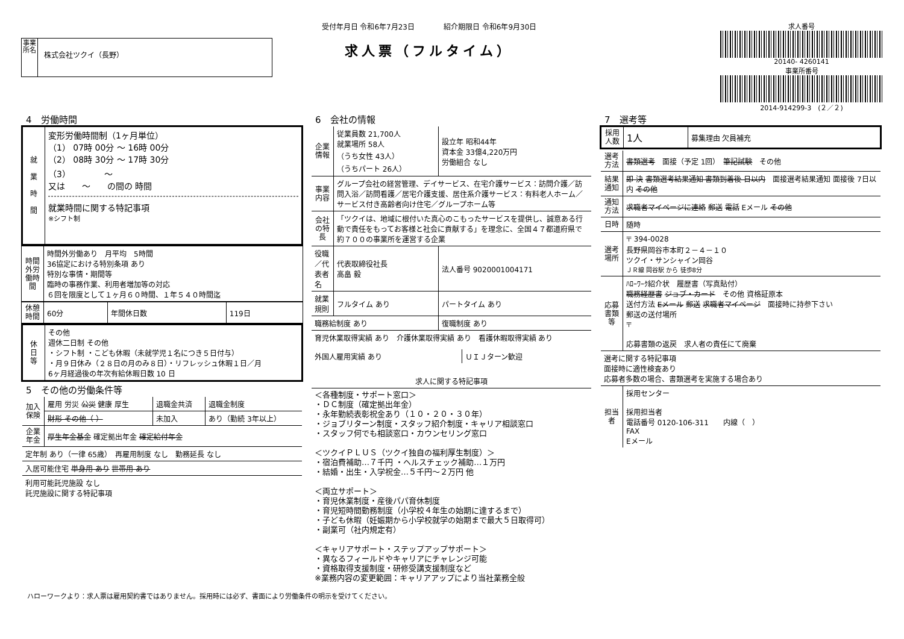事業所名
株式会社ツクイ（長野）
受付年月日 令和6年7月23日　　　　紹介期限日 令和6年9月30日
求人票（フルタイム）
求人番号
20140- 4260141
事業所番号
2014-914299-3　(２／２)
4　労働時間
| 就 業 時 間 | 変形労働時間制（1ヶ月単位） （1） 07時 00分 ～ 16時 00分 （2） 08時 30分 ～ 17時 30分 （3） ～ 又は ～ の間の 時間 就業時間に関する特記事項 ※シフト制 |
| 時間外労働時間 | 時間外労働あり 月平均 5時間 36協定における特別条項 あり 特別な事情・期間等 臨時の事務作業、利用者増加等の対応 ６回を限度として１ヶ月６０時間、１年５４０時間迄 |
| 休憩時間 | 60分 | 年間休日数 | 119日 |
| 休 日 等 | その他 週休二日制 その他 ・シフト制 ・こども休暇（未就学児１名につき５日付与） ・月９日休み（２８日の月のみ８日）・リフレッシュ休暇１日／月 6ヶ月経過後の年次有給休暇日数 10 日 |
5　その他の労働条件等
| 加入保険 | 雇用 労災 公災 健康 厚生 | 退職金共済 | 退職金制度 |
| | 財形 その他（ ） | 未加入 | あり（勤続 3年以上） |
| 企業年金 | 厚生年金基金 確定拠出年金 確定給付年金 | | |
| 定年制 あり（一律 65歳） 再雇用制度 なし 勤務延長 なし | | | |
| 入居可能住宅 単身用 あり 世帯用 あり | | | |
| 利用可能託児施設 なし 託児施設に関する特記事項 | | | |
6　会社の情報
| 企業情報 | 従業員数 21,700人 就業場所 58人 （うち女性 43人） （うちパート 26人） | 設立年 昭和44年 資本金 33億4,220万円 労働組合 なし |
| 事業内容 | グループ会社の経営管理、デイサービス、在宅介護サービス：訪問介護／訪問入浴／訪問看護／居宅介護支援、居住系介護サービス：有料老人ホーム／サービス付き高齢者向け住宅／グループホーム等 | |
| 会社の特長 | 「ツクイは、地域に根付いた真心のこもったサービスを提供し、誠意ある行動で責任をもってお客様と社会に貢献する」を理念に、全国４７都道府県で約７００の事業所を運営する企業 | |
| 役職／代表者名 | 代表取締役社長 高畠 毅 | 法人番号 9020001004171 |
| 就業規則 | フルタイム あり | パートタイム あり |
| 職務給制度 あり | | 復職制度 あり |
| 育児休業取得実績 あり 介護休業取得実績 あり 看護休暇取得実績 あり | | |
| 外国人雇用実績 あり | ＵＩＪターン歓迎 |
| 求人に関する特記事項 |
| --- |
| ＜各種制度・サポート窓口＞ ・ＤＣ制度（確定拠出年金） ・永年勤続表彰祝金あり（１０・２０・３０年） ・ジョブリターン制度・スタッフ紹介制度・キャリア相談窓口 ・スタッフ何でも相談窓口・カウンセリング窓口 ＜ツクイＰＬＵＳ（ツクイ独自の福利厚生制度）＞ ・宿泊費補助…７千円 ・ヘルスチェック補助…１万円 ・結婚・出生・入学祝金…５千円～２万円 他 ＜両立サポート＞ ・育児休業制度・産後パパ育休制度 ・育児短時間勤務制度（小学校４年生の始期に達するまで） ・子ども休暇（妊娠期から小学校就学の始期まで最大５日取得可） ・副業可（社内規定有） ＜キャリアサポート・ステップアップサポート＞ ・異なるフィールドやキャリアにチャレンジ可能 ・資格取得支援制度・研修受講支援制度など ※業務内容の変更範囲：キャリアアップにより当社業務全般 |
7　選考等
| 採用人数 | 1人 | 募集理由 欠員補充 |
| 選考方法 | 書類選考 面接（予定 1回） 筆記試験 その他 |
| 結果通知 | 即 決 書類選考結果通知 書類到着後 日以内 面接選考結果通知 面接後 7日以内 その他 |
| 通知方法 | 求職者マイページに連絡 郵送 電話 Eメール その他 |
| 日時 | 随時 |
| 選考場所 | 〒 394-0028 長野県岡谷市本町２－４－１０ ツクイ・サンシャイン岡谷 ＪＲ線 岡谷駅 から 徒歩8分 |
| 応募書類等 | ﾊﾛｰﾜｰｸ紹介状 履歴書（写真貼付） 職務経歴書 ジョブ・カード その他 資格証原本 送付方法 Eメール 郵送 求職者マイページ 面接時に持参下さい 郵送の送付場所 〒 応募書類の返戻 求人者の責任にて廃棄 |
| 選考に関する特記事項 面接時に適性検査あり 応募者多数の場合、書類選考を実施する場合あり | |
| 担当者 | 採用センター 採用担当者 電話番号 0120-106-311 内線（ ） FAX Eメール |
ハローワークより：求人票は雇用契約書ではありません。採用時には必ず、書面により労働条件の明示を受けてください。